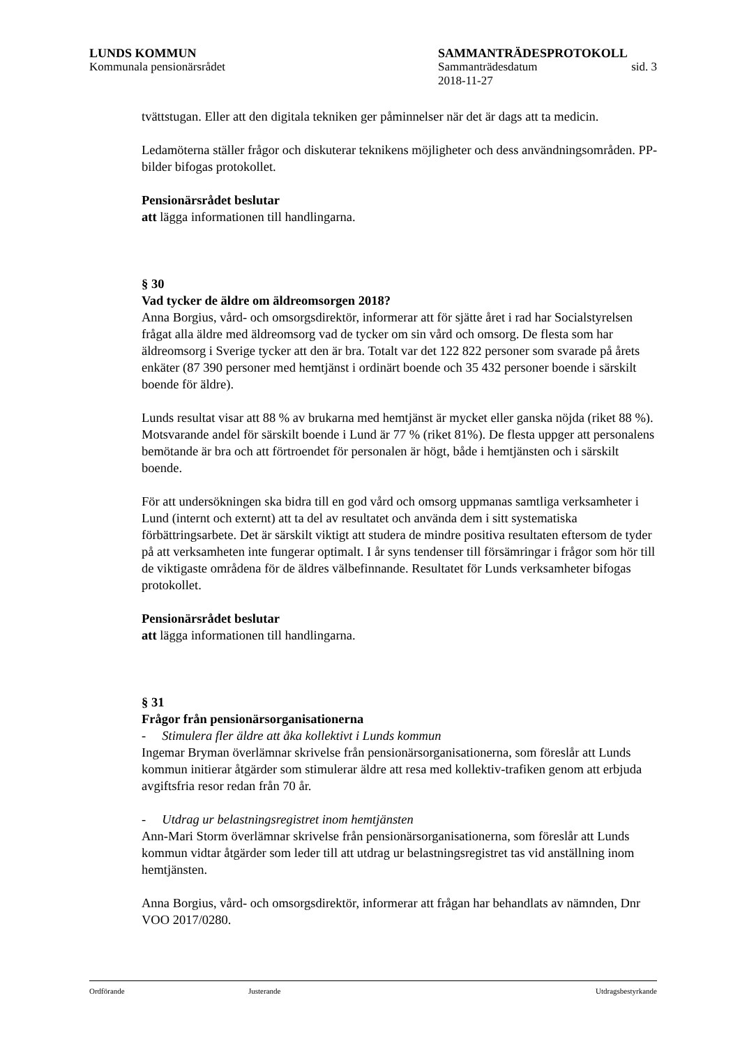LUNDS KOMMUN SAMMANTRÄDESPROTOKOLL
Kommunala pensionärsrådet Sammanträdesdatum
2018-11-27 sid. 3
tvättstugan. Eller att den digitala tekniken ger påminnelser när det är dags att ta medicin.
Ledamöterna ställer frågor och diskuterar teknikens möjligheter och dess användningsområden. PP-bilder bifogas protokollet.
Pensionärsrådet beslutar
att lägga informationen till handlingarna.
§ 30
Vad tycker de äldre om äldreomsorgen 2018?
Anna Borgius, vård- och omsorgsdirektör, informerar att för sjätte året i rad har Socialstyrelsen frågat alla äldre med äldreomsorg vad de tycker om sin vård och omsorg. De flesta som har äldreomsorg i Sverige tycker att den är bra. Totalt var det 122 822 personer som svarade på årets enkäter (87 390 personer med hemtjänst i ordinärt boende och 35 432 personer boende i särskilt boende för äldre).
Lunds resultat visar att 88 % av brukarna med hemtjänst är mycket eller ganska nöjda (riket 88 %). Motsvarande andel för särskilt boende i Lund är 77 % (riket 81%). De flesta uppger att personalens bemötande är bra och att förtroendet för personalen är högt, både i hemtjänsten och i särskilt boende.
För att undersökningen ska bidra till en god vård och omsorg uppmanas samtliga verksamheter i Lund (internt och externt) att ta del av resultatet och använda dem i sitt systematiska förbättringsarbete. Det är särskilt viktigt att studera de mindre positiva resultaten eftersom de tyder på att verksamheten inte fungerar optimalt. I år syns tendenser till försämringar i frågor som hör till de viktigaste områdena för de äldres välbefinnande. Resultatet för Lunds verksamheter bifogas protokollet.
Pensionärsrådet beslutar
att lägga informationen till handlingarna.
§ 31
Frågor från pensionärsorganisationerna
- Stimulera fler äldre att åka kollektivt i Lunds kommun
Ingemar Bryman överlämnar skrivelse från pensionärsorganisationerna, som föreslår att Lunds kommun initierar åtgärder som stimulerar äldre att resa med kollektiv-trafiken genom att erbjuda avgiftsfria resor redan från 70 år.
- Utdrag ur belastningsregistret inom hemtjänsten
Ann-Mari Storm överlämnar skrivelse från pensionärsorganisationerna, som föreslår att Lunds kommun vidtar åtgärder som leder till att utdrag ur belastningsregistret tas vid anställning inom hemtjänsten.
Anna Borgius, vård- och omsorgsdirektör, informerar att frågan har behandlats av nämnden, Dnr VOO 2017/0280.
Ordförande Justerande Utdragsbestyrkande